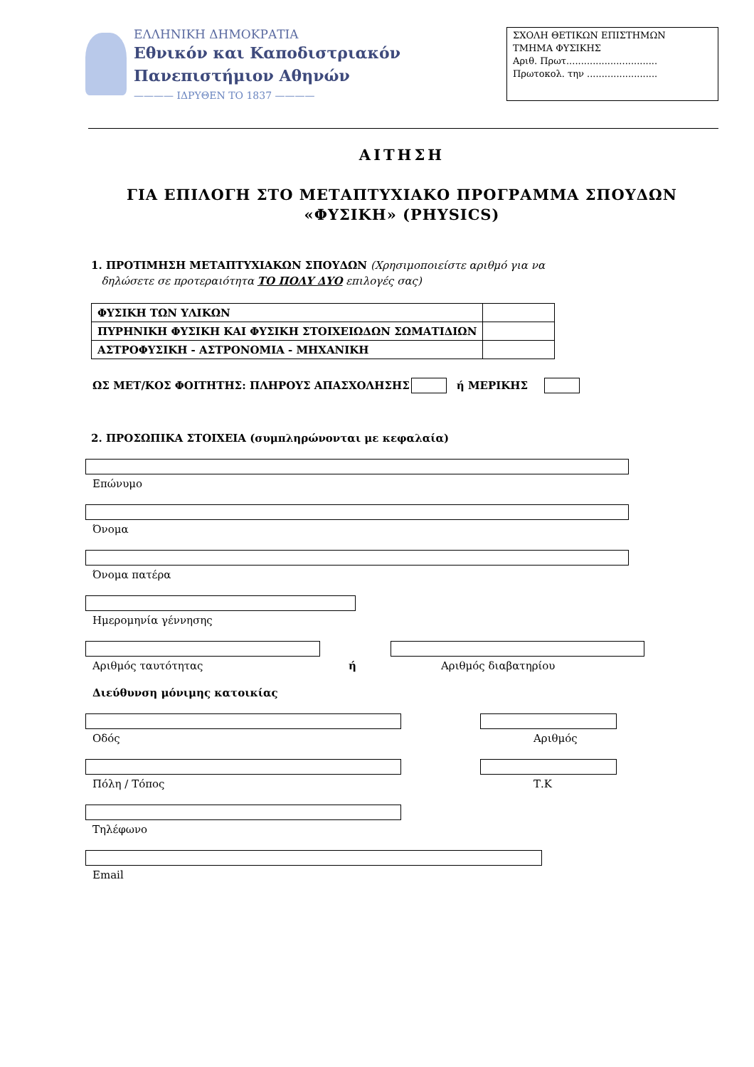ΕΛΛΗΝΙΚΗ ΔΗΜΟΚΡΑΤΙΑ
Εθνικόν και Καποδιστριακόν
Πανεπιστήμιον Αθηνών
———— ΙΔΡΥΘΕΝ ΤΟ 1837 ————
ΣΧΟΛΗ ΘΕΤΙΚΩΝ ΕΠΙΣΤΗΜΩΝ
ΤΜΗΜΑ ΦΥΣΙΚΗΣ
Αριθ. Πρωτ...............................
Πρωτοκολ. την ........................
ΑΙΤΗΣΗ
ΓΙΑ ΕΠΙΛΟΓΗ ΣΤΟ ΜΕΤΑΠΤΥΧΙΑΚΟ ΠΡΟΓΡΑΜΜΑ ΣΠΟΥΔΩΝ
«ΦΥΣΙΚΗ» (PHYSICS)
1. ΠΡΟΤΙΜΗΣΗ ΜΕΤΑΠΤΥΧΙΑΚΩΝ ΣΠΟΥΔΩΝ (Χρησιμοποιείστε αριθμό για να
δηλώσετε σε προτεραιότητα ΤΟ ΠΟΛΥ ΔΥΟ επιλογές σας)
| ΦΥΣΙΚΗ ΤΩΝ ΥΛΙΚΩΝ | |
| ΠΥΡΗΝΙΚΗ ΦΥΣΙΚΗ ΚΑΙ ΦΥΣΙΚΗ ΣΤΟΙΧΕΙΩΔΩΝ ΣΩΜΑΤΙΔΙΩΝ | |
| ΑΣΤΡΟΦΥΣΙΚΗ - ΑΣΤΡΟΝΟΜΙΑ - ΜΗΧΑΝΙΚΗ | |
ΩΣ ΜΕΤ/ΚΟΣ ΦΟΙΤΗΤΗΣ: ΠΛΗΡΟΥΣ ΑΠΑΣΧΟΛΗΣΗΣ ή ΜΕΡΙΚΗΣ
2. ΠΡΟΣΩΠΙΚΑ ΣΤΟΙΧΕΙΑ (συμπληρώνονται με κεφαλαία)
Επώνυμο
Όνομα
Όνομα πατέρα
Ημερομηνία γέννησης
Αριθμός ταυτότητας ή Αριθμός διαβατηρίου
Διεύθυνση μόνιμης κατοικίας
Οδός Αριθμός
Πόλη / Τόπος Τ.Κ
Τηλέφωνο
Email